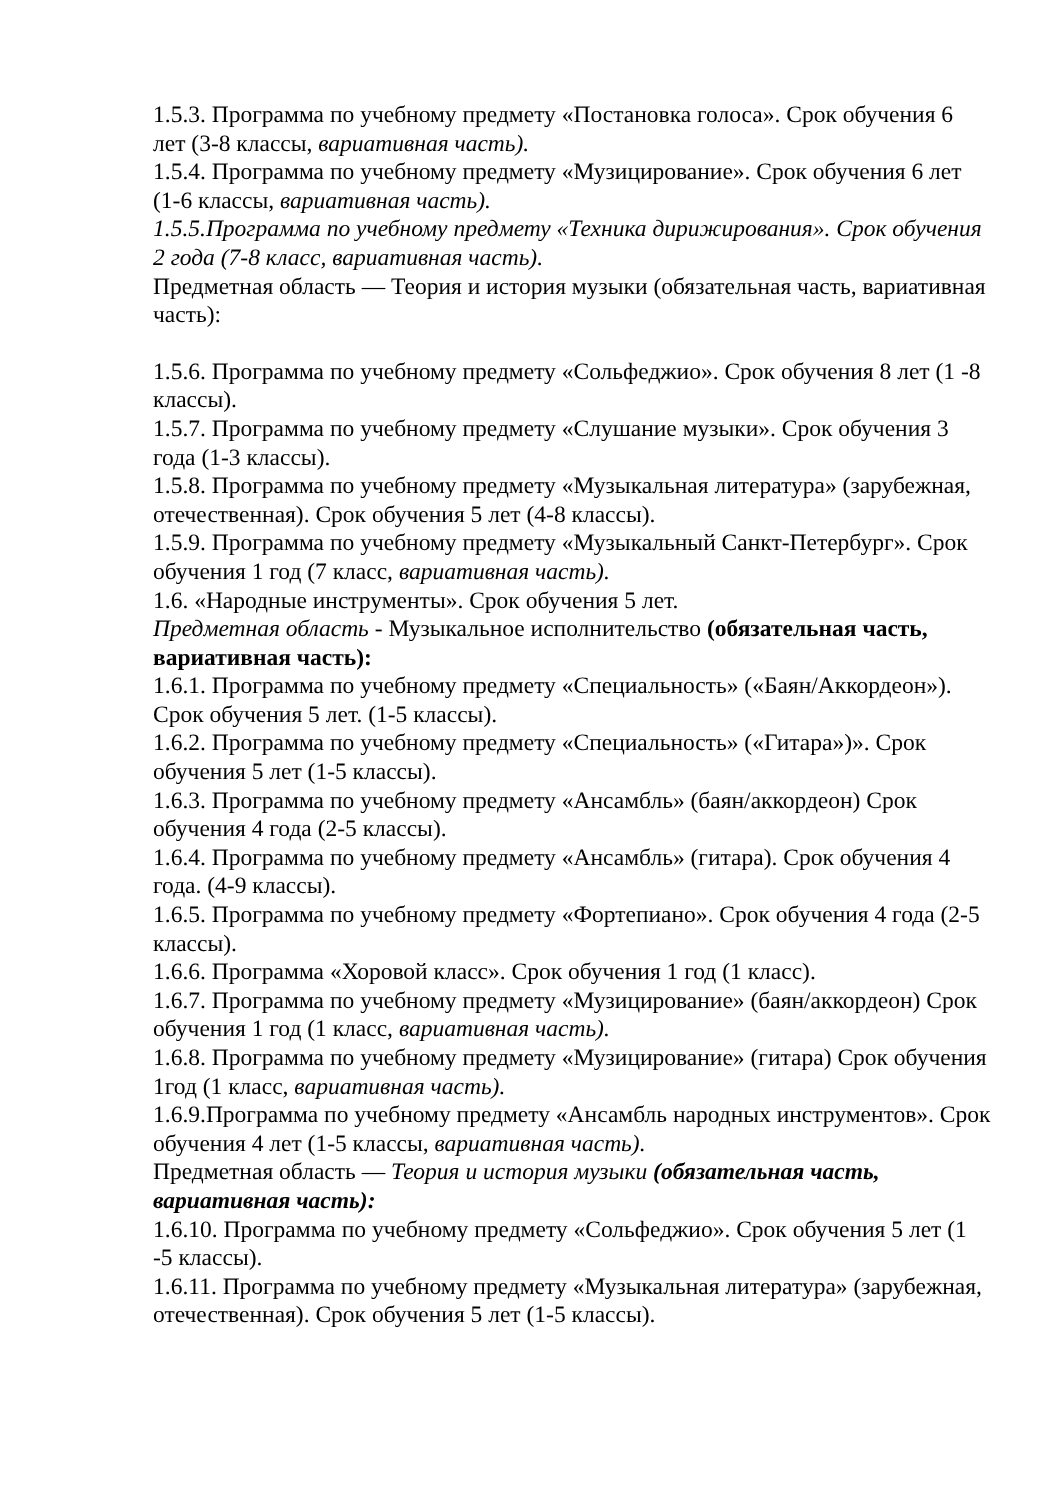1.5.3. Программа по учебному предмету «Постановка голоса». Срок обучения 6 лет (3-8 классы, вариативная часть).
1.5.4. Программа по учебному предмету «Музицирование». Срок обучения 6 лет (1-6 классы, вариативная часть).
1.5.5.Программа по учебному предмету «Техника дирижирования». Срок обучения 2 года (7-8 класс, вариативная часть).
Предметная область — Теория и история музыки (обязательная часть, вариативная часть):
1.5.6. Программа по учебному предмету «Сольфеджио». Срок обучения 8 лет (1 -8 классы).
1.5.7. Программа по учебному предмету «Слушание музыки». Срок обучения 3 года (1-3 классы).
1.5.8. Программа по учебному предмету «Музыкальная литература» (зарубежная, отечественная). Срок обучения 5 лет (4-8 классы).
1.5.9. Программа по учебному предмету «Музыкальный Санкт-Петербург». Срок обучения 1 год (7 класс, вариативная часть).
1.6. «Народные инструменты». Срок обучения 5 лет.
Предметная область - Музыкальное исполнительство (обязательная часть, вариативная часть):
1.6.1. Программа по учебному предмету «Специальность» («Баян/Аккордеон»).
Срок обучения 5 лет. (1-5 классы).
1.6.2. Программа по учебному предмету «Специальность» («Гитара»)». Срок обучения 5 лет (1-5 классы).
1.6.3. Программа по учебному предмету «Ансамбль» (баян/аккордеон) Срок обучения 4 года (2-5 классы).
1.6.4. Программа по учебному предмету «Ансамбль» (гитара). Срок обучения 4 года. (4-9 классы).
1.6.5. Программа по учебному предмету «Фортепиано». Срок обучения 4 года (2-5 классы).
1.6.6. Программа «Хоровой класс». Срок обучения 1 год (1 класс).
1.6.7. Программа по учебному предмету «Музицирование» (баян/аккордеон) Срок обучения 1 год (1 класс, вариативная часть).
1.6.8. Программа по учебному предмету «Музицирование» (гитара) Срок обучения 1год (1 класс, вариативная часть).
1.6.9.Программа по учебному предмету «Ансамбль народных инструментов». Срок обучения 4 лет (1-5 классы, вариативная часть).
Предметная область — Теория и история музыки (обязательная часть, вариативная часть):
1.6.10. Программа по учебному предмету «Сольфеджио». Срок обучения 5 лет (1 -5 классы).
1.6.11. Программа по учебному предмету «Музыкальная литература» (зарубежная, отечественная). Срок обучения 5 лет (1-5 классы).